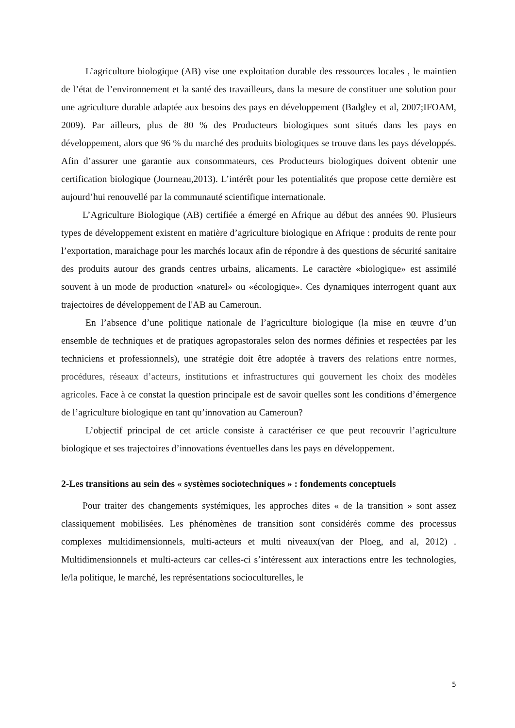L’agriculture biologique (AB) vise une exploitation durable des ressources locales , le maintien de l’état de l’environnement et la santé des travailleurs, dans la mesure de constituer une solution pour une agriculture durable adaptée aux besoins des pays en développement (Badgley et al, 2007;IFOAM, 2009). Par ailleurs, plus de 80 % des Producteurs biologiques sont situés dans les pays en développement, alors que 96 % du marché des produits biologiques se trouve dans les pays développés. Afin d’assurer une garantie aux consommateurs, ces Producteurs biologiques doivent obtenir une certification biologique (Journeau,2013). L’intérêt pour les potentialités que propose cette dernière est aujourd’hui renouvellé par la communauté scientifique internationale.
L’Agriculture Biologique (AB) certifiée a émergé en Afrique au début des années 90. Plusieurs types de développement existent en matière d’agriculture biologique en Afrique : produits de rente pour l’exportation, maraichage pour les marchés locaux afin de répondre à des questions de sécurité sanitaire des produits autour des grands centres urbains, alicaments. Le caractère «biologique» est assimilé souvent à un mode de production «naturel» ou «écologique». Ces dynamiques interrogent quant aux trajectoires de développement de l'AB au Cameroun.
En l’absence d’une politique nationale de l’agriculture biologique (la mise en œuvre d’un ensemble de techniques et de pratiques agropastorales selon des normes définies et respectées par les techniciens et professionnels), une stratégie doit être adoptée à travers des relations entre normes, procédures, réseaux d’acteurs, institutions et infrastructures qui gouvernent les choix des modèles agricoles. Face à ce constat la question principale est de savoir quelles sont les conditions d’émergence de l’agriculture biologique en tant qu’innovation au Cameroun?
L’objectif principal de cet article consiste à caractériser ce que peut recouvrir l’agriculture biologique et ses trajectoires d’innovations éventuelles dans les pays en développement.
2-Les transitions au sein des « systèmes sociotechniques » : fondements conceptuels
Pour traiter des changements systémiques, les approches dites « de la transition » sont assez classiquement mobilisées. Les phénomènes de transition sont considérés comme des processus complexes multidimensionnels, multi-acteurs et multi niveaux(van der Ploeg, and al, 2012) . Multidimensionnels et multi-acteurs car celles-ci s’intéressent aux interactions entre les technologies, le/la politique, le marché, les représentations socioculturelles, le
5